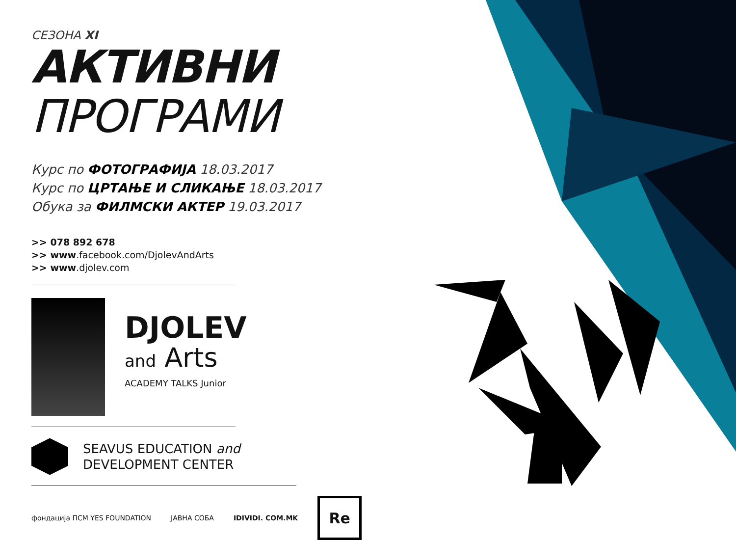СЕЗОНА XI
АКТИВНИ ПРОГРАМИ
Курс по ФОТОГРАФИЈА 18.03.2017
Курс по ЦРТАЊЕ И СЛИКАЊЕ 18.03.2017
Обука за ФИЛМСКИ АКТЕР 19.03.2017
>> 078 892 678
>> www.facebook.com/DjolevAndArts
>> www.djolev.com
DJOLEV
and Arts
ACADEMY TALKS Junior
SEAVUS EDUCATION and
DEVELOPMENT CENTER
фондација ПСМ YES FOUNDATION ЈАВНА СОБА IDIVIDI. COM.MK
Re